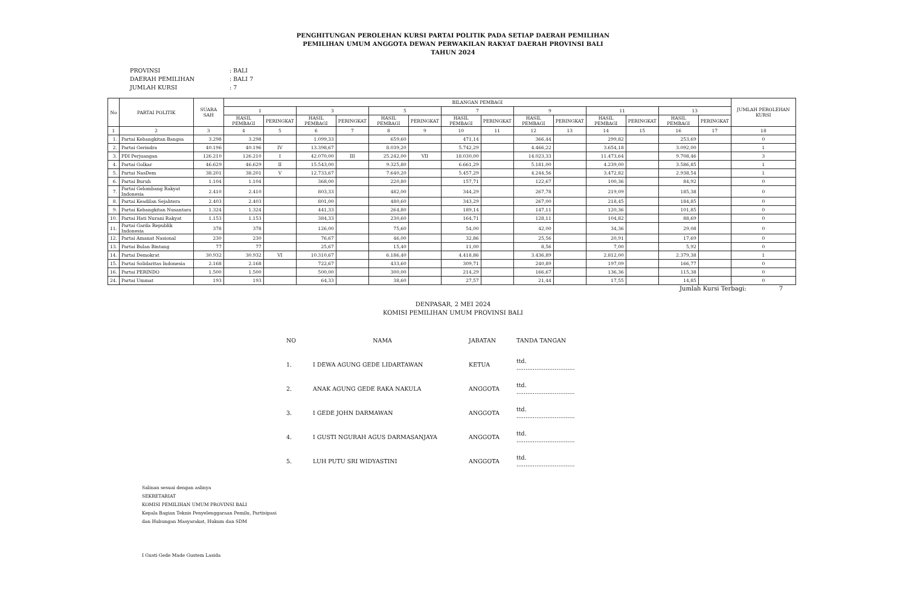PENGHITUNGAN PEROLEHAN KURSI PARTAI POLITIK PADA SETIAP DAERAH PEMILIHAN
PEMILIHAN UMUM ANGGOTA DEWAN PERWAKILAN RAKYAT DAERAH PROVINSI BALI
TAHUN 2024
PROVINSI: BALI
DAERAH PEMILIHAN: BALI 7
JUMLAH KURSI: 7
| No | PARTAI POLITIK | SUARA SAH | BILANGAN PEMBAGI | | | | | | | | | | | | | | JUMLAH PEROLEHAN KURSI |
| --- | --- | --- | --- | --- | --- | --- | --- | --- | --- | --- | --- | --- | --- | --- | --- | --- | --- |
| | | | 1 | | 3 | | 5 | | 7 | | 9 | | 11 | | 13 | | |
| | | | HASIL PEMBAGI | PERINGKAT | HASIL PEMBAGI | PERINGKAT | HASIL PEMBAGI | PERINGKAT | HASIL PEMBAGI | PERINGKAT | HASIL PEMBAGI | PERINGKAT | HASIL PEMBAGI | PERINGKAT | HASIL PEMBAGI | PERINGKAT | |
| 1 | 2 | 3 | 4 | 5 | 6 | 7 | 8 | 9 | 10 | 11 | 12 | 13 | 14 | 15 | 16 | 17 | 18 |
| 1. | Partai Kebangkitan Bangsa | 3.298 | 3.298 | | 1.099,33 | | 659,60 | | 471,14 | | 366,44 | | 299,82 | | 253,69 | | 0 |
| 2. | Partai Gerindra | 40.196 | 40.196 | IV | 13.398,67 | | 8.039,20 | | 5.742,29 | | 4.466,22 | | 3.654,18 | | 3.092,00 | | 1 |
| 3. | PDI Perjuangan | 126.210 | 126.210 | I | 42.070,00 | III | 25.242,00 | VII | 18.030,00 | | 14.023,33 | | 11.473,64 | | 9.708,46 | | 3 |
| 4. | Partai Golkar | 46.629 | 46.629 | II | 15.543,00 | | 9.325,80 | | 6.661,29 | | 5.181,00 | | 4.239,00 | | 3.586,85 | | 1 |
| 5. | Partai NasDem | 38.201 | 38.201 | V | 12.733,67 | | 7.640,20 | | 5.457,29 | | 4.244,56 | | 3.472,82 | | 2.938,54 | | 1 |
| 6. | Partai Buruh | 1.104 | 1.104 | | 368,00 | | 220,80 | | 157,71 | | 122,67 | | 100,36 | | 84,92 | | 0 |
| 7. | Partai Gelombang Rakyat Indonesia | 2.410 | 2.410 | | 803,33 | | 482,00 | | 344,29 | | 267,78 | | 219,09 | | 185,38 | | 0 |
| 8. | Partai Keadilan Sejahtera | 2.403 | 2.403 | | 801,00 | | 480,60 | | 343,29 | | 267,00 | | 218,45 | | 184,85 | | 0 |
| 9. | Partai Kebangkitan Nusantara | 1.324 | 1.324 | | 441,33 | | 264,80 | | 189,14 | | 147,11 | | 120,36 | | 101,85 | | 0 |
| 10. | Partai Hati Nurani Rakyat | 1.153 | 1.153 | | 384,33 | | 230,60 | | 164,71 | | 128,11 | | 104,82 | | 88,69 | | 0 |
| 11. | Partai Garda Republik Indonesia | 378 | 378 | | 126,00 | | 75,60 | | 54,00 | | 42,00 | | 34,36 | | 29,08 | | 0 |
| 12. | Partai Amanat Nasional | 230 | 230 | | 76,67 | | 46,00 | | 32,86 | | 25,56 | | 20,91 | | 17,69 | | 0 |
| 13. | Partai Bulan Bintang | 77 | 77 | | 25,67 | | 15,40 | | 11,00 | | 8,56 | | 7,00 | | 5,92 | | 0 |
| 14. | Partai Demokrat | 30.932 | 30.932 | VI | 10.310,67 | | 6.186,40 | | 4.418,86 | | 3.436,89 | | 2.812,00 | | 2.379,38 | | 1 |
| 15. | Partai Solidaritas Indonesia | 2.168 | 2.168 | | 722,67 | | 433,60 | | 309,71 | | 240,89 | | 197,09 | | 166,77 | | 0 |
| 16. | Partai PERINDO | 1.500 | 1.500 | | 500,00 | | 300,00 | | 214,29 | | 166,67 | | 136,36 | | 115,38 | | 0 |
| 24. | Partai Ummat | 193 | 193 | | 64,33 | | 38,60 | | 27,57 | | 21,44 | | 17,55 | | 14,85 | | 0 |
Jumlah Kursi Terbagi: 7
DENPASAR, 2 MEI 2024
KOMISI PEMILIHAN UMUM PROVINSI BALI
| NO | NAMA | JABATAN | TANDA TANGAN |
| 1. | I DEWA AGUNG GEDE LIDARTAWAN | KETUA | ttd. ................................ |
| 2. | ANAK AGUNG GEDE RAKA NAKULA | ANGGOTA | ttd. ................................ |
| 3. | I GEDE JOHN DARMAWAN | ANGGOTA | ttd. ................................ |
| 4. | I GUSTI NGURAH AGUS DARMASANJAYA | ANGGOTA | ttd. ................................ |
| 5. | LUH PUTU SRI WIDYASTINI | ANGGOTA | ttd. ................................ |
Salinan sesuai dengan aslinya
SEKRETARIAT
KOMISI PEMILIHAN UMUM PROVINSI BALI
Kepala Bagian Teknis Penyelenggaraan Pemilu, Partisipasi
dan Hubungan Masyarakat, Hukum dan SDM
I Gusti Gede Made Gustem Lasida